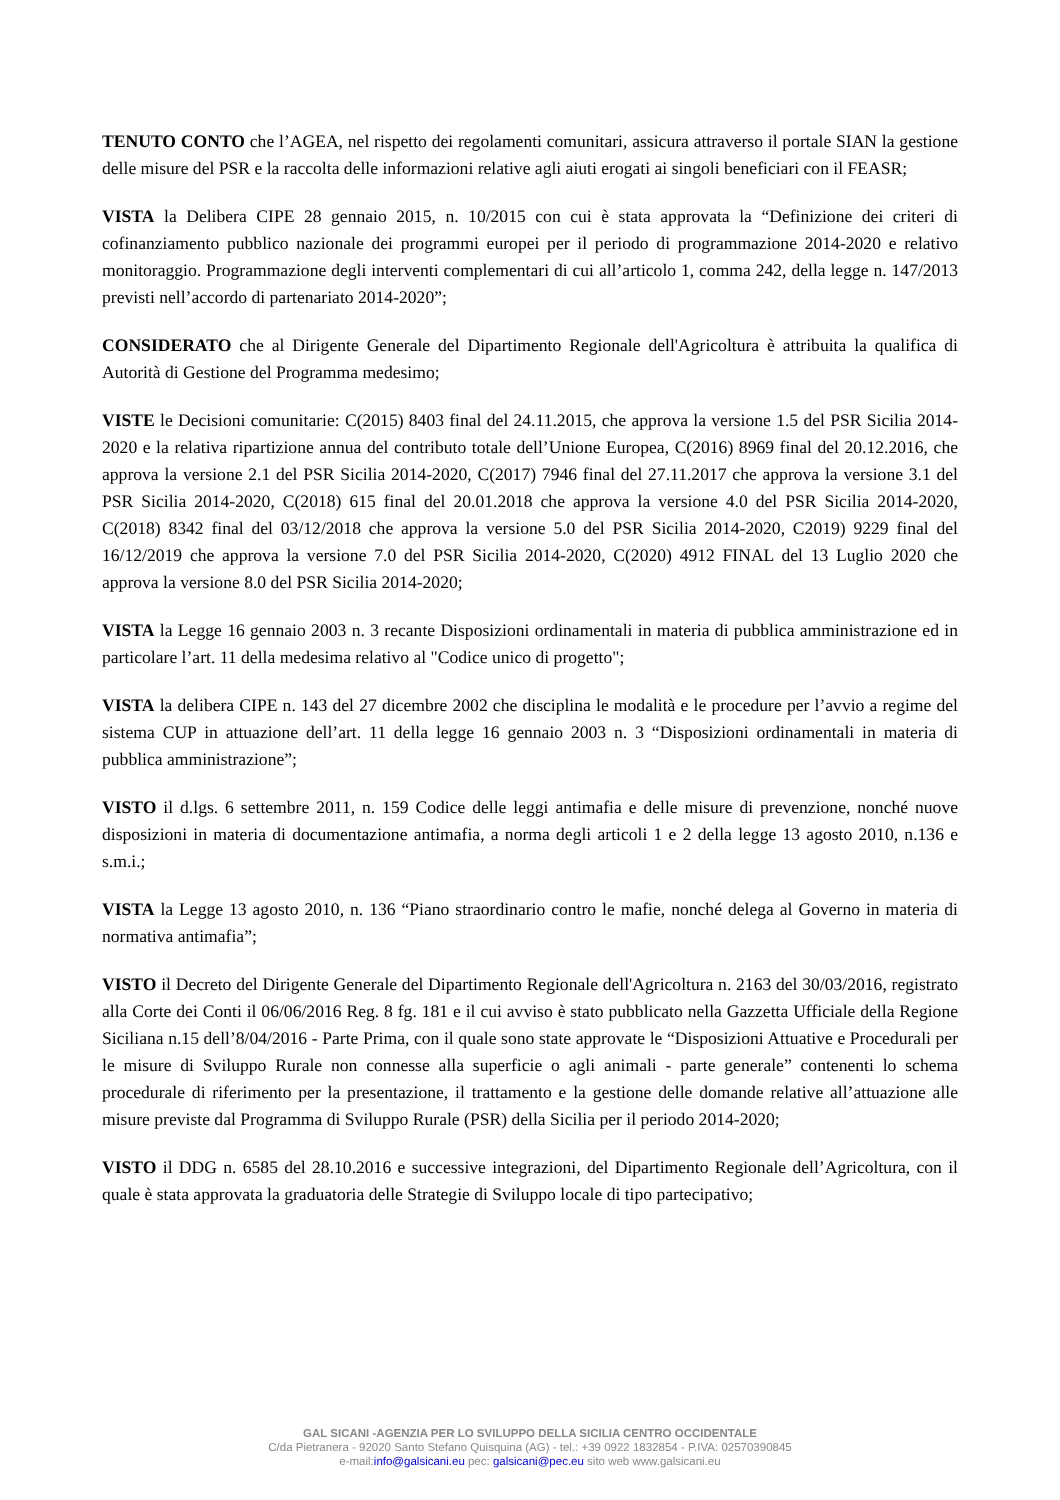TENUTO CONTO che l’AGEA, nel rispetto dei regolamenti comunitari, assicura attraverso il portale SIAN la gestione delle misure del PSR e la raccolta delle informazioni relative agli aiuti erogati ai singoli beneficiari con il FEASR;
VISTA la Delibera CIPE 28 gennaio 2015, n. 10/2015 con cui è stata approvata la “Definizione dei criteri di cofinanziamento pubblico nazionale dei programmi europei per il periodo di programmazione 2014-2020 e relativo monitoraggio. Programmazione degli interventi complementari di cui all’articolo 1, comma 242, della legge n. 147/2013 previsti nell’accordo di partenariato 2014-2020”;
CONSIDERATO che al Dirigente Generale del Dipartimento Regionale dell'Agricoltura è attribuita la qualifica di Autorità di Gestione del Programma medesimo;
VISTE le Decisioni comunitarie: C(2015) 8403 final del 24.11.2015, che approva la versione 1.5 del PSR Sicilia 2014-2020 e la relativa ripartizione annua del contributo totale dell’Unione Europea, C(2016) 8969 final del 20.12.2016, che approva la versione 2.1 del PSR Sicilia 2014-2020, C(2017) 7946 final del 27.11.2017 che approva la versione 3.1 del PSR Sicilia 2014-2020, C(2018) 615 final del 20.01.2018 che approva la versione 4.0 del PSR Sicilia 2014-2020, C(2018) 8342 final del 03/12/2018 che approva la versione 5.0 del PSR Sicilia 2014-2020, C2019) 9229 final del 16/12/2019 che approva la versione 7.0 del PSR Sicilia 2014-2020, C(2020) 4912 FINAL del 13 Luglio 2020 che approva la versione 8.0 del PSR Sicilia 2014-2020;
VISTA la Legge 16 gennaio 2003 n. 3 recante Disposizioni ordinamentali in materia di pubblica amministrazione ed in particolare l’art. 11 della medesima relativo al "Codice unico di progetto";
VISTA la delibera CIPE n. 143 del 27 dicembre 2002 che disciplina le modalità e le procedure per l’avvio a regime del sistema CUP in attuazione dell’art. 11 della legge 16 gennaio 2003 n. 3 “Disposizioni ordinamentali in materia di pubblica amministrazione”;
VISTO il d.lgs. 6 settembre 2011, n. 159 Codice delle leggi antimafia e delle misure di prevenzione, nonché nuove disposizioni in materia di documentazione antimafia, a norma degli articoli 1 e 2 della legge 13 agosto 2010, n.136 e s.m.i.;
VISTA la Legge 13 agosto 2010, n. 136 “Piano straordinario contro le mafie, nonché delega al Governo in materia di normativa antimafia”;
VISTO il Decreto del Dirigente Generale del Dipartimento Regionale dell'Agricoltura n. 2163 del 30/03/2016, registrato alla Corte dei Conti il 06/06/2016 Reg. 8 fg. 181 e il cui avviso è stato pubblicato nella Gazzetta Ufficiale della Regione Siciliana n.15 dell’8/04/2016 - Parte Prima, con il quale sono state approvate le “Disposizioni Attuative e Procedurali per le misure di Sviluppo Rurale non connesse alla superficie o agli animali - parte generale” contenenti lo schema procedurale di riferimento per la presentazione, il trattamento e la gestione delle domande relative all’attuazione alle misure previste dal Programma di Sviluppo Rurale (PSR) della Sicilia per il periodo 2014-2020;
VISTO il DDG n. 6585 del 28.10.2016 e successive integrazioni, del Dipartimento Regionale dell’Agricoltura, con il quale è stata approvata la graduatoria delle Strategie di Sviluppo locale di tipo partecipativo;
GAL SICANI -AGENZIA PER LO SVILUPPO DELLA SICILIA CENTRO OCCIDENTALE
C/da Pietranera - 92020 Santo Stefano Quisquina (AG) - tel.: +39 0922 1832854 - P.IVA: 02570390845
e-mail:info@galsicani.eu pec: galsicani@pec.eu sito web www.galsicani.eu